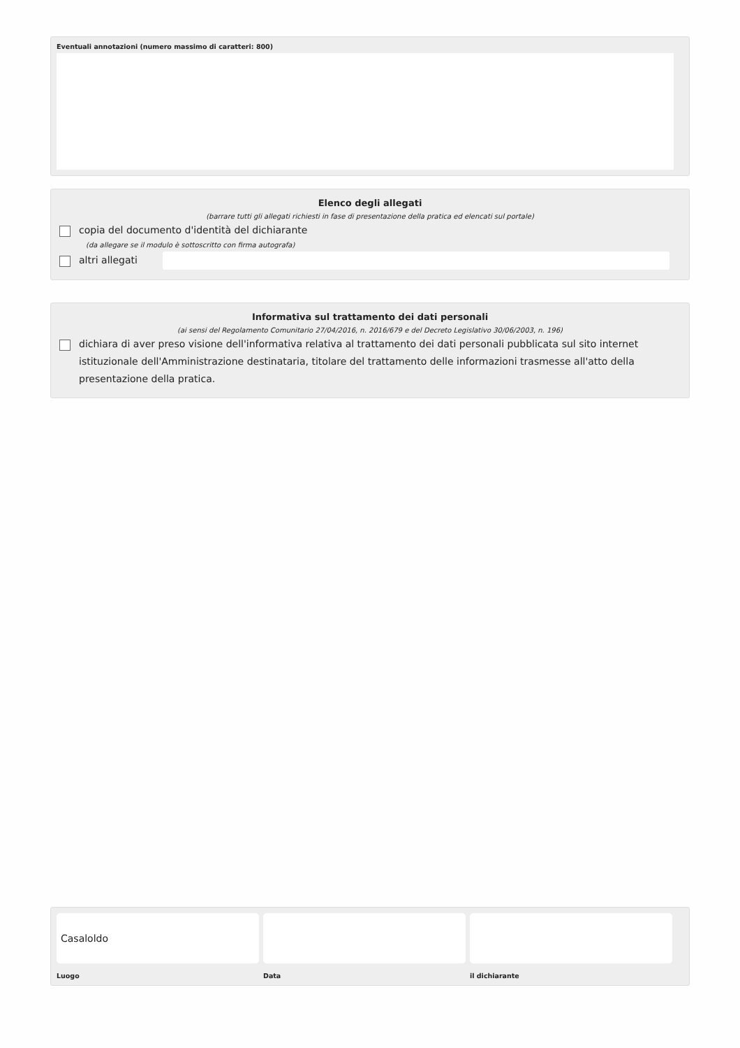Eventuali annotazioni (numero massimo di caratteri: 800)
Elenco degli allegati
(barrare tutti gli allegati richiesti in fase di presentazione della pratica ed elencati sul portale)
copia del documento d'identità del dichiarante
(da allegare se il modulo è sottoscritto con firma autografa)
altri allegati
Informativa sul trattamento dei dati personali
(ai sensi del Regolamento Comunitario 27/04/2016, n. 2016/679 e del Decreto Legislativo 30/06/2003, n. 196)
dichiara di aver preso visione dell'informativa relativa al trattamento dei dati personali pubblicata sul sito internet istituzionale dell'Amministrazione destinataria, titolare del trattamento delle informazioni trasmesse all'atto della presentazione della pratica.
Casaloldo
Luogo Data il dichiarante